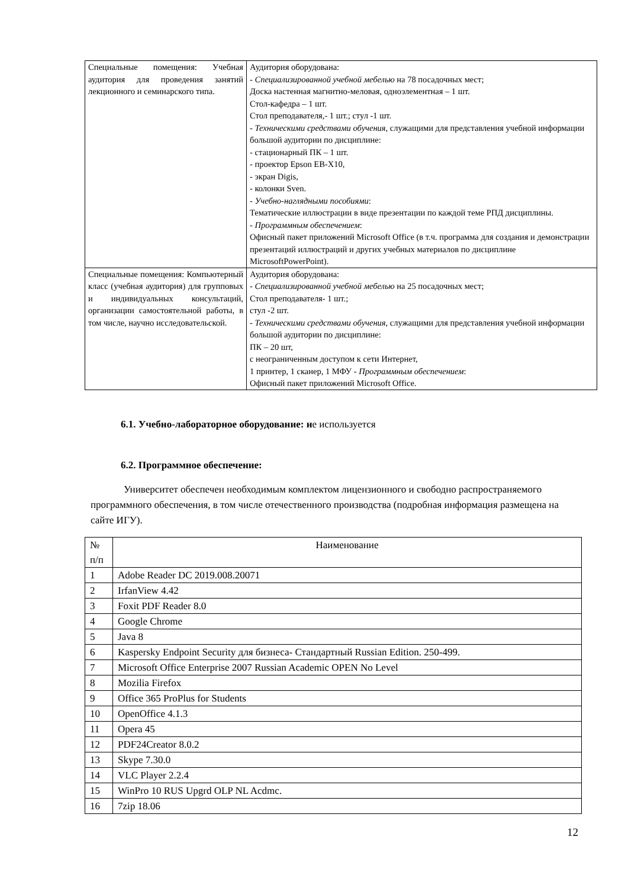| Специальные помещения: Учебная аудитория для проведения занятий лекционного и семинарского типа. | Аудитория оборудована: - Специализированной учебной мебелью на 78 посадочных мест; Доска настенная магнитно-меловая, одноэлементная – 1 шт. Стол-кафедра – 1 шт. Стол преподавателя,- 1 шт.; стул -1 шт. - Техническими средствами обучения , служащими для представления учебной информации большой аудитории по дисциплине: - стационарный ПК – 1 шт. - проектор Epson EB-X10, - экран Digis, - колонки Sven. - Учебно-наглядными пособиями : Тематические иллюстрации в виде презентации по каждой теме РПД дисциплины. - Программным обеспечением : Офисный пакет приложений Microsoft Office (в т.ч. программа для создания и демонстрации презентаций иллюстраций и других учебных материалов по дисциплине MicrosoftPowerPoint). |
| Специальные помещения: Компьютерный класс (учебная аудитория) для групповых и индивидуальных консультаций, организации самостоятельной работы, в том числе, научно исследовательской. | Аудитория оборудована: - Специализированной учебной мебелью на 25 посадочных мест; Стол преподавателя- 1 шт.; стул -2 шт. - Техническими средствами обучения , служащими для представления учебной информации большой аудитории по дисциплине: ПК – 20 шт, с неограниченным доступом к сети Интернет, 1 принтер, 1 сканер, 1 МФУ - Программным обеспечением : Офисный пакет приложений Microsoft Office. |
6.1. Учебно-лабораторное оборудование: не используется
6.2. Программное обеспечение:
Университет обеспечен необходимым комплектом лицензионного и свободно распространяемого программного обеспечения, в том числе отечественного производства (подробная информация размещена на сайте ИГУ).
| № п/п | Наименование |
| --- | --- |
| 1 | Adobe Reader DC 2019.008.20071 |
| 2 | IrfanView 4.42 |
| 3 | Foxit PDF Reader 8.0 |
| 4 | Google Chrome |
| 5 | Java 8 |
| 6 | Kaspersky Endpoint Security для бизнеса- Стандартный Russian Edition. 250-499. |
| 7 | Microsoft Office Enterprise 2007 Russian Academic OPEN No Level |
| 8 | Mozilia Firefox |
| 9 | Office 365 ProPlus for Students |
| 10 | OpenOffice 4.1.3 |
| 11 | Opera 45 |
| 12 | PDF24Creator 8.0.2 |
| 13 | Skype 7.30.0 |
| 14 | VLC Player 2.2.4 |
| 15 | WinPro 10 RUS Upgrd OLP NL Acdmc. |
| 16 | 7zip 18.06 |
12